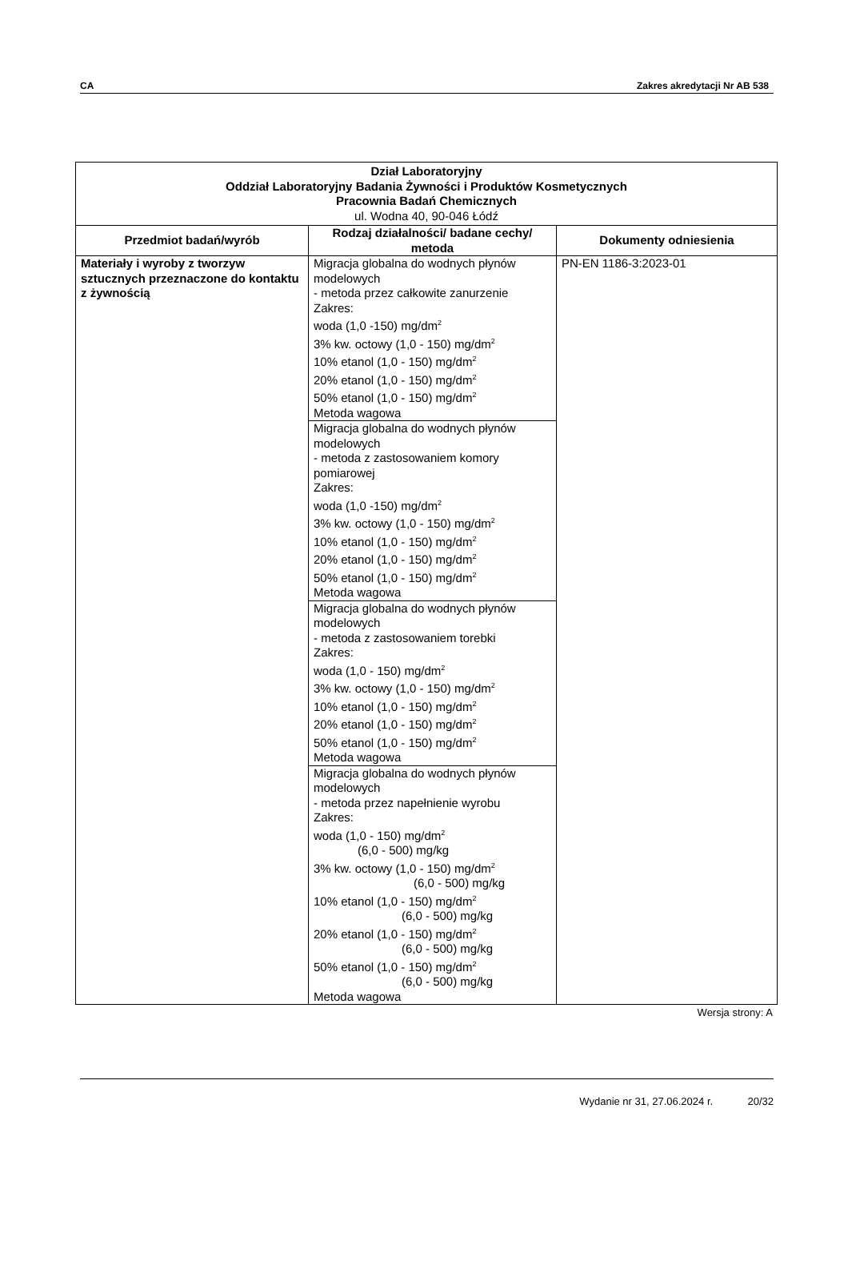CA Zakres akredytacji Nr AB 538
| Dział Laboratoryjny Oddział Laboratoryjny Badania Żywności i Produktów Kosmetycznych Pracownia Badań Chemicznych ul. Wodna 40, 90-046 Łódź | | |
| Przedmiot badań/wyrób | Rodzaj działalności/ badane cechy/ metoda | Dokumenty odniesienia |
| Materiały i wyroby z tworzyw sztucznych przeznaczone do kontaktu z żywnością | Migracja globalna do wodnych płynów modelowych - metoda przez całkowite zanurzenie Zakres: woda (1,0 -150) mg/dm<sup>2</sup> 3% kw. octowy (1,0 - 150) mg/dm<sup>2</sup> 10% etanol (1,0 - 150) mg/dm<sup>2</sup> 20% etanol (1,0 - 150) mg/dm<sup>2</sup> 50% etanol (1,0 - 150) mg/dm<sup>2</sup> Metoda wagowa | PN-EN 1186-3:2023-01 |
| | Migracja globalna do wodnych płynów modelowych - metoda z zastosowaniem komory pomiarowej Zakres: woda (1,0 -150) mg/dm<sup>2</sup> 3% kw. octowy (1,0 - 150) mg/dm<sup>2</sup> 10% etanol (1,0 - 150) mg/dm<sup>2</sup> 20% etanol (1,0 - 150) mg/dm<sup>2</sup> 50% etanol (1,0 - 150) mg/dm<sup>2</sup> Metoda wagowa | |
| | Migracja globalna do wodnych płynów modelowych - metoda z zastosowaniem torebki Zakres: woda (1,0 - 150) mg/dm<sup>2</sup> 3% kw. octowy (1,0 - 150) mg/dm<sup>2</sup> 10% etanol (1,0 - 150) mg/dm<sup>2</sup> 20% etanol (1,0 - 150) mg/dm<sup>2</sup> 50% etanol (1,0 - 150) mg/dm<sup>2</sup> Metoda wagowa | |
| | Migracja globalna do wodnych płynów modelowych - metoda przez napełnienie wyrobu Zakres: woda (1,0 - 150) mg/dm<sup>2</sup> (6,0 - 500) mg/kg 3% kw. octowy (1,0 - 150) mg/dm<sup>2</sup> (6,0 - 500) mg/kg 10% etanol (1,0 - 150) mg/dm<sup>2</sup> (6,0 - 500) mg/kg 20% etanol (1,0 - 150) mg/dm<sup>2</sup> (6,0 - 500) mg/kg 50% etanol (1,0 - 150) mg/dm<sup>2</sup> (6,0 - 500) mg/kg Metoda wagowa | |
Wersja strony: A
Wydanie nr 31, 27.06.2024 r. 20/32